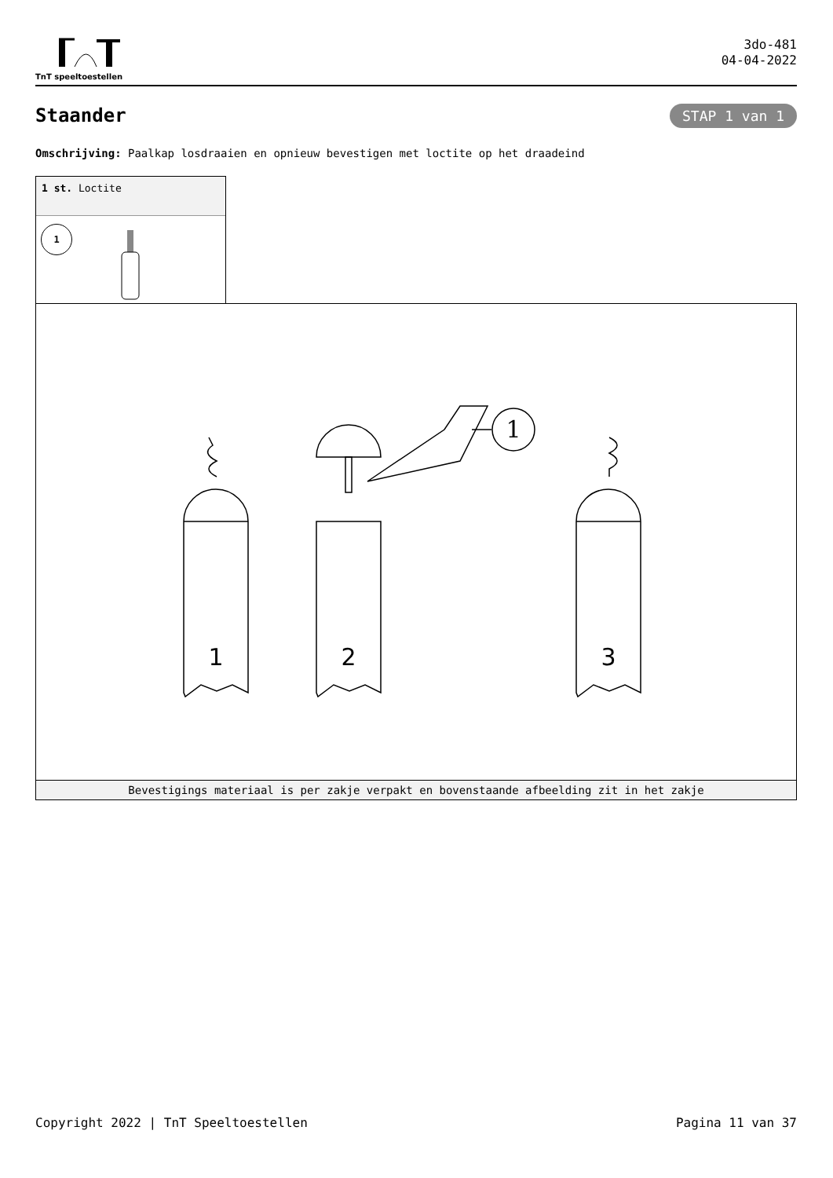TnT speeltoestellen
3do-481
04-04-2022
Staander STAP 1 van 1
Omschrijving: Paalkap losdraaien en opnieuw bevestigen met loctite op het draadeind
1 st. Loctite
1
1
1
2
3
Bevestigings materiaal is per zakje verpakt en bovenstaande afbeelding zit in het zakje
Copyright 2022 | TnT Speeltoestellen Pagina 11 van 37